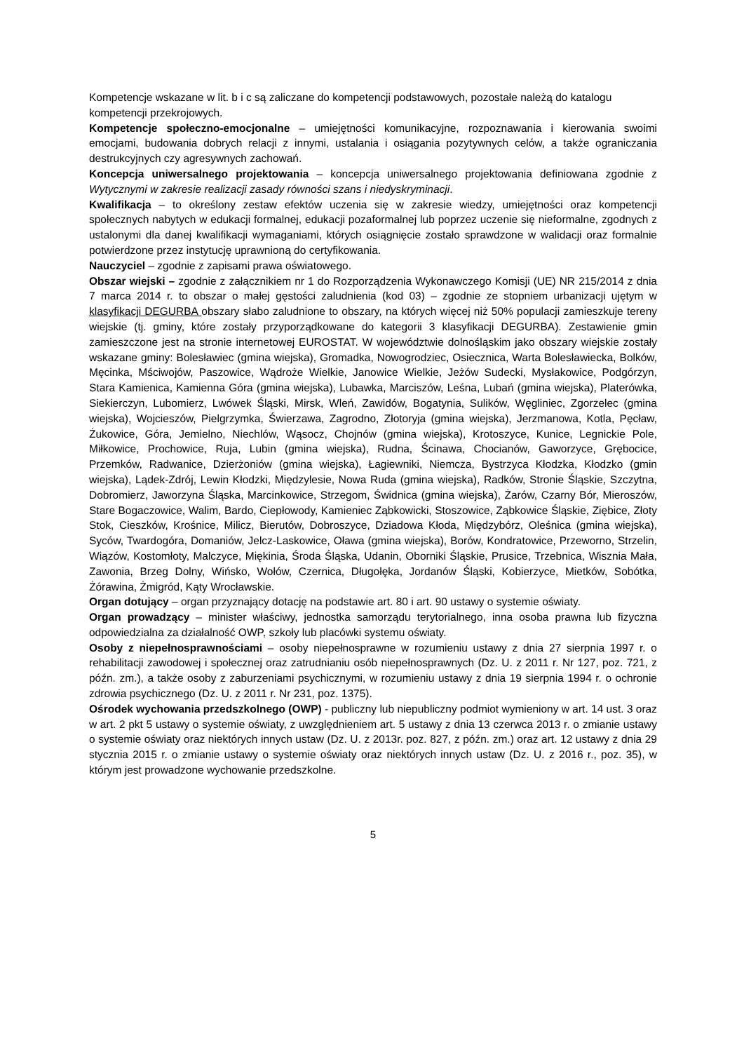Kompetencje wskazane w lit. b i c są zaliczane do kompetencji podstawowych, pozostałe należą do katalogu kompetencji przekrojowych.
Kompetencje społeczno-emocjonalne – umiejętności komunikacyjne, rozpoznawania i kierowania swoimi emocjami, budowania dobrych relacji z innymi, ustalania i osiągania pozytywnych celów, a także ograniczania destrukcyjnych czy agresywnych zachowań.
Koncepcja uniwersalnego projektowania – koncepcja uniwersalnego projektowania definiowana zgodnie z Wytycznymi w zakresie realizacji zasady równości szans i niedyskryminacji.
Kwalifikacja – to określony zestaw efektów uczenia się w zakresie wiedzy, umiejętności oraz kompetencji społecznych nabytych w edukacji formalnej, edukacji pozaformalnej lub poprzez uczenie się nieformalne, zgodnych z ustalonymi dla danej kwalifikacji wymaganiami, których osiągnięcie zostało sprawdzone w walidacji oraz formalnie potwierdzone przez instytucję uprawnioną do certyfikowania.
Nauczyciel – zgodnie z zapisami prawa oświatowego.
Obszar wiejski – zgodnie z załącznikiem nr 1 do Rozporządzenia Wykonawczego Komisji (UE) NR 215/2014 z dnia 7 marca 2014 r. to obszar o małej gęstości zaludnienia (kod 03) – zgodnie ze stopniem urbanizacji ujętym w klasyfikacji DEGURBA obszary słabo zaludnione to obszary, na których więcej niż 50% populacji zamieszkuje tereny wiejskie (tj. gminy, które zostały przyporządkowane do kategorii 3 klasyfikacji DEGURBA). Zestawienie gmin zamieszczone jest na stronie internetowej EUROSTAT. W województwie dolnośląskim jako obszary wiejskie zostały wskazane gminy: Bolesławiec (gmina wiejska), Gromadka, Nowogrodziec, Osiecznica, Warta Bolesławiecka, Bolków, Męcinka, Mściwojów, Paszowice, Wądroże Wielkie, Janowice Wielkie, Jeżów Sudecki, Mysłakowice, Podgórzyn, Stara Kamienica, Kamienna Góra (gmina wiejska), Lubawka, Marciszów, Leśna, Lubań (gmina wiejska), Platerówka, Siekierczyn, Lubomierz, Lwówek Śląski, Mirsk, Wleń, Zawidów, Bogatynia, Sulików, Węgliniec, Zgorzelec (gmina wiejska), Wojcieszów, Pielgrzymka, Świerzawa, Zagrodno, Złotoryja (gmina wiejska), Jerzmanowa, Kotla, Pęcław, Żukowice, Góra, Jemielno, Niechlów, Wąsocz, Chojnów (gmina wiejska), Krotoszyce, Kunice, Legnickie Pole, Miłkowice, Prochowice, Ruja, Lubin (gmina wiejska), Rudna, Ścinawa, Chocianów, Gaworzyce, Grębocice, Przemków, Radwanice, Dzierżoniów (gmina wiejska), Łagiewniki, Niemcza, Bystrzyca Kłodzka, Kłodzko (gmin wiejska), Lądek-Zdrój, Lewin Kłodzki, Międzylesie, Nowa Ruda (gmina wiejska), Radków, Stronie Śląskie, Szczytna, Dobromierz, Jaworzyna Śląska, Marcinkowice, Strzegom, Świdnica (gmina wiejska), Żarów, Czarny Bór, Mieroszów, Stare Bogaczowice, Walim, Bardo, Ciepłowody, Kamieniec Ząbkowicki, Stoszowice, Ząbkowice Śląskie, Ziębice, Złoty Stok, Cieszków, Krośnice, Milicz, Bierutów, Dobroszyce, Dziadowa Kłoda, Międzybórz, Oleśnica (gmina wiejska), Syców, Twardogóra, Domaniów, Jelcz-Laskowice, Oława (gmina wiejska), Borów, Kondratowice, Przeworno, Strzelin, Wiązów, Kostomłoty, Malczyce, Miękinia, Środa Śląska, Udanin, Oborniki Śląskie, Prusice, Trzebnica, Wisznia Mała, Zawonia, Brzeg Dolny, Wińsko, Wołów, Czernica, Długołęka, Jordanów Śląski, Kobierzyce, Mietków, Sobótka, Żórawina, Żmigród, Kąty Wrocławskie.
Organ dotujący – organ przyznający dotację na podstawie art. 80 i art. 90 ustawy o systemie oświaty.
Organ prowadzący – minister właściwy, jednostka samorządu terytorialnego, inna osoba prawna lub fizyczna odpowiedzialna za działalność OWP, szkoły lub placówki systemu oświaty.
Osoby z niepełnosprawnościami – osoby niepełnosprawne w rozumieniu ustawy z dnia 27 sierpnia 1997 r. o rehabilitacji zawodowej i społecznej oraz zatrudnianiu osób niepełnosprawnych (Dz. U. z 2011 r. Nr 127, poz. 721, z późn. zm.), a także osoby z zaburzeniami psychicznymi, w rozumieniu ustawy z dnia 19 sierpnia 1994 r. o ochronie zdrowia psychicznego (Dz. U. z 2011 r. Nr 231, poz. 1375).
Ośrodek wychowania przedszkolnego (OWP) - publiczny lub niepubliczny podmiot wymieniony w art. 14 ust. 3 oraz w art. 2 pkt 5 ustawy o systemie oświaty, z uwzględnieniem art. 5 ustawy z dnia 13 czerwca 2013 r. o zmianie ustawy o systemie oświaty oraz niektórych innych ustaw (Dz. U. z 2013r. poz. 827, z późn. zm.) oraz art. 12 ustawy z dnia 29 stycznia 2015 r. o zmianie ustawy o systemie oświaty oraz niektórych innych ustaw (Dz. U. z 2016 r., poz. 35), w którym jest prowadzone wychowanie przedszkolne.
5